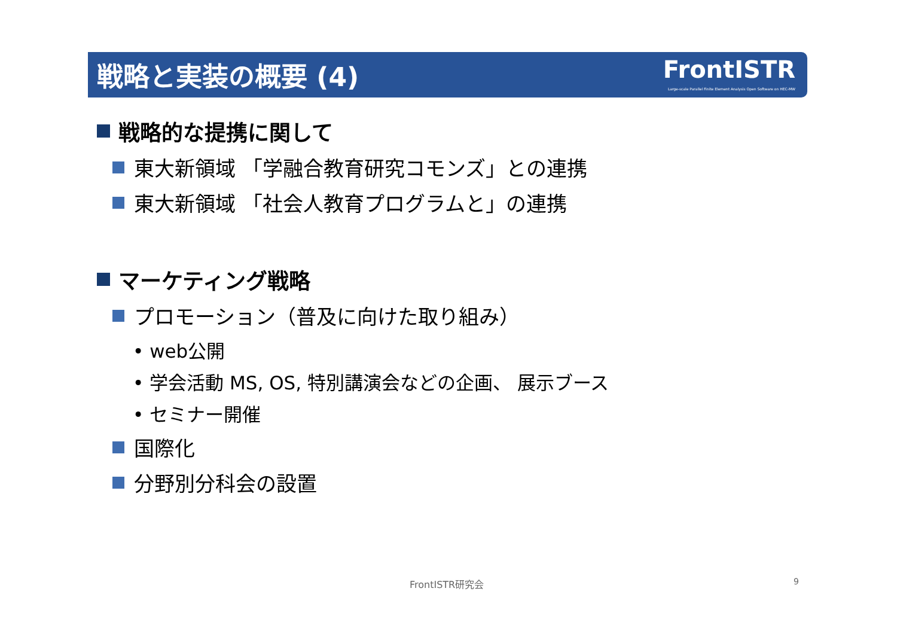戦略と実装の概要 (4)
FrontISTR
Large-scale Parallel Finite Element Analysis Open Software on HEC-MW
戦略的な提携に関して
東大新領域 「学融合教育研究コモンズ」との連携
東大新領域 「社会人教育プログラムと」の連携
マーケティング戦略
プロモーション（普及に向けた取り組み）
• web公開
• 学会活動 MS, OS, 特別講演会などの企画、 展示ブース
• セミナー開催
国際化
分野別分科会の設置
FrontISTR研究会 9